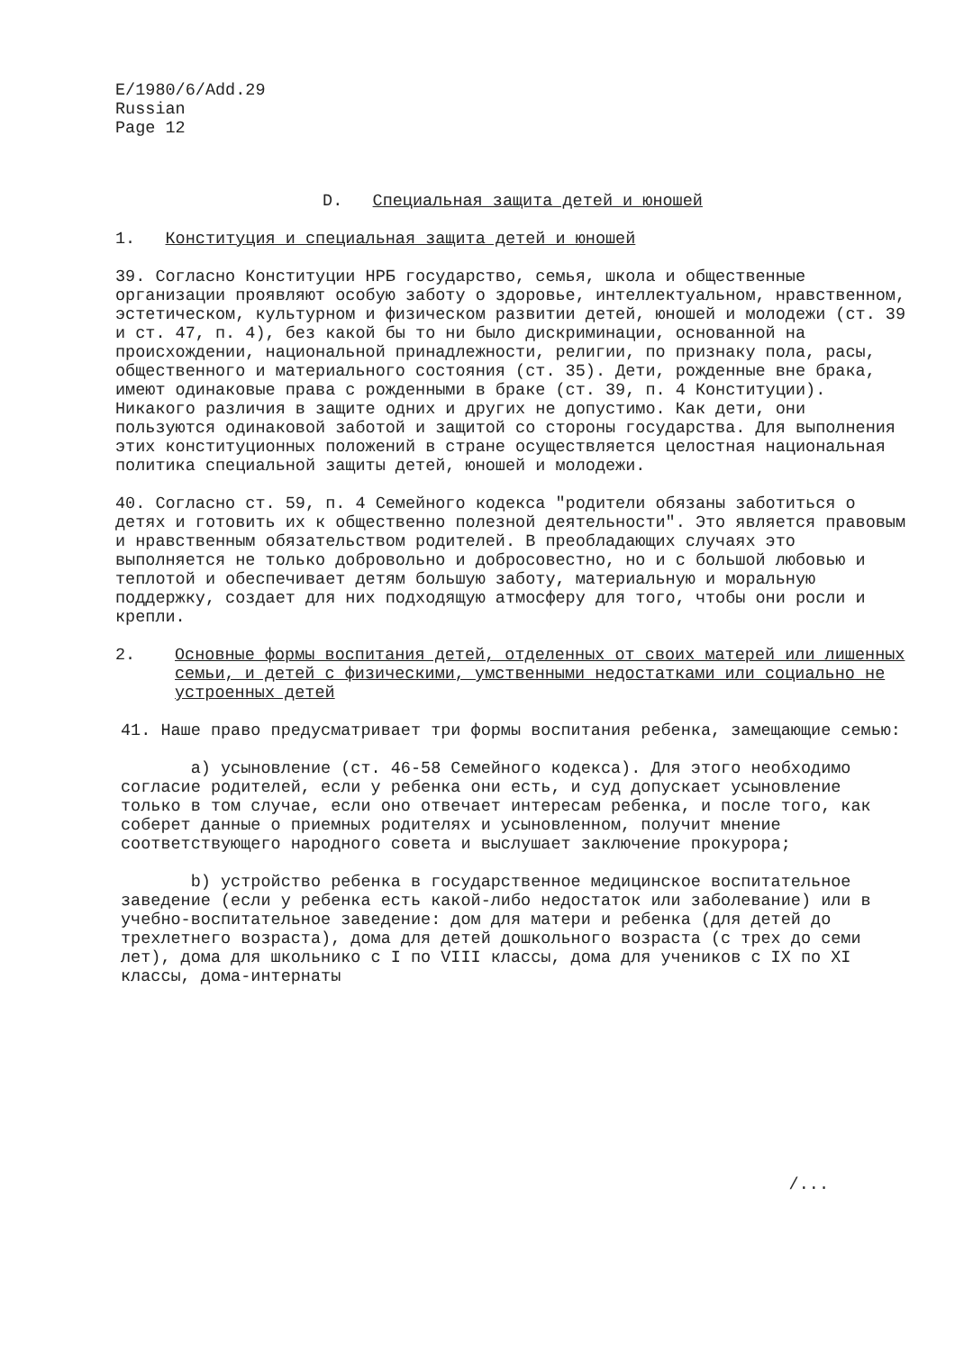E/1980/6/Add.29
Russian
Page 12
D. Специальная защита детей и юношей
1. Конституция и специальная защита детей и юношей
39. Согласно Конституции НРБ государство, семья, школа и общественные организации проявляют особую заботу о здоровье, интеллектуальном, нравственном, эстетическом, культурном и физическом развитии детей, юношей и молодежи (ст. 39 и ст. 47, п. 4), без какой бы то ни было дискриминации, основанной на происхождении, национальной принадлежности, религии, по признаку пола, расы, общественного и материального состояния (ст. 35). Дети, рожденные вне брака, имеют одинаковые права с рожденными в браке (ст. 39, п. 4 Конституции). Никакого различия в защите одних и других не допустимо. Как дети, они пользуются одинаковой заботой и защитой со стороны государства. Для выполнения этих конституционных положений в стране осуществляется целостная национальная политика специальной защиты детей, юношей и молодежи.
40. Согласно ст. 59, п. 4 Семейного кодекса "родители обязаны заботиться о детях и готовить их к общественно полезной деятельности". Это является правовым и нравственным обязательством родителей. В преобладающих случаях это выполняется не только добровольно и добросовестно, но и с большой любовью и теплотой и обеспечивает детям большую заботу, материальную и моральную поддержку, создает для них подходящую атмосферу для того, чтобы они росли и крепли.
2. Основные формы воспитания детей, отделенных от своих матерей или лишенных семьи, и детей с физическими, умственными недостатками или социально не устроенных детей
41. Наше право предусматривает три формы воспитания ребенка, замещающие семью:
a) усыновление (ст. 46-58 Семейного кодекса). Для этого необходимо согласие родителей, если у ребенка они есть, и суд допускает усыновление только в том случае, если оно отвечает интересам ребенка, и после того, как соберет данные о приемных родителях и усыновленном, получит мнение соответствующего народного совета и выслушает заключение прокурора;
b) устройство ребенка в государственное медицинское воспитательное заведение (если у ребенка есть какой-либо недостаток или заболевание) или в учебно-воспитательное заведение: дом для матери и ребенка (для детей до трехлетнего возраста), дома для детей дошкольного возраста (с трех до семи лет), дома для школьнико с I по VIII классы, дома для учеников с IX по XI классы, дома-интернаты
/...